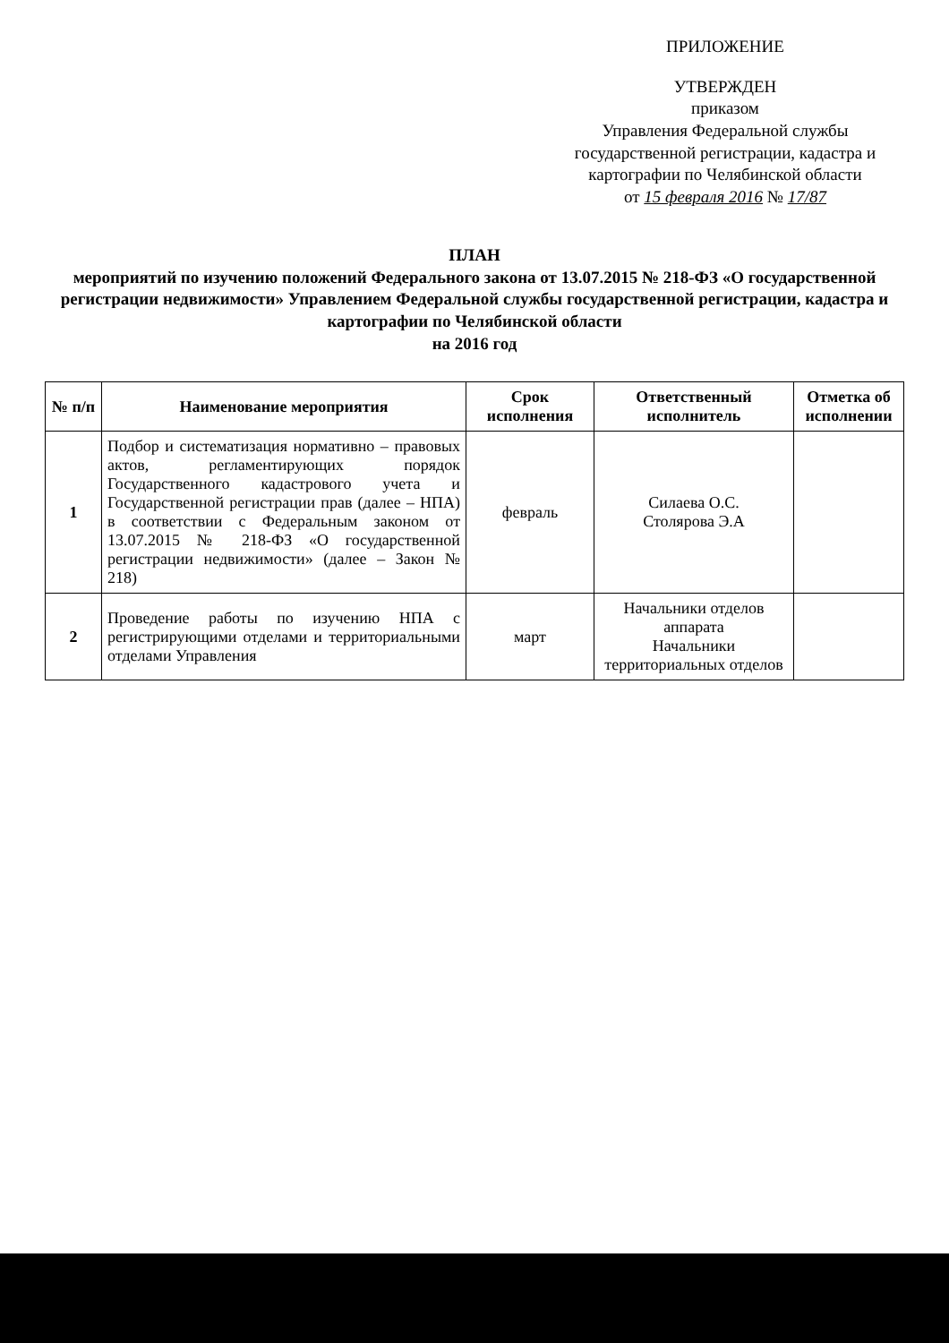ПРИЛОЖЕНИЕ
УТВЕРЖДЕН
приказом
Управления Федеральной службы государственной регистрации, кадастра и картографии по Челябинской области
от 15 февраля 2016 № 17/87
ПЛАН
мероприятий по изучению положений Федерального закона от 13.07.2015 № 218-ФЗ «О государственной регистрации недвижимости» Управлением Федеральной службы государственной регистрации, кадастра и картографии по Челябинской области
на 2016 год
| № п/п | Наименование мероприятия | Срок исполнения | Ответственный исполнитель | Отметка об исполнении |
| --- | --- | --- | --- | --- |
| 1 | Подбор и систематизация нормативно – правовых актов, регламентирующих порядок Государственного кадастрового учета и Государственной регистрации прав (далее – НПА) в соответствии с Федеральным законом от 13.07.2015 № 218-ФЗ «О государственной регистрации недвижимости» (далее – Закон № 218) | февраль | Силаева О.С. Столярова Э.А | |
| 2 | Проведение работы по изучению НПА с регистрирующими отделами и территориальными отделами Управления | март | Начальники отделов аппарата Начальники территориальных отделов | |